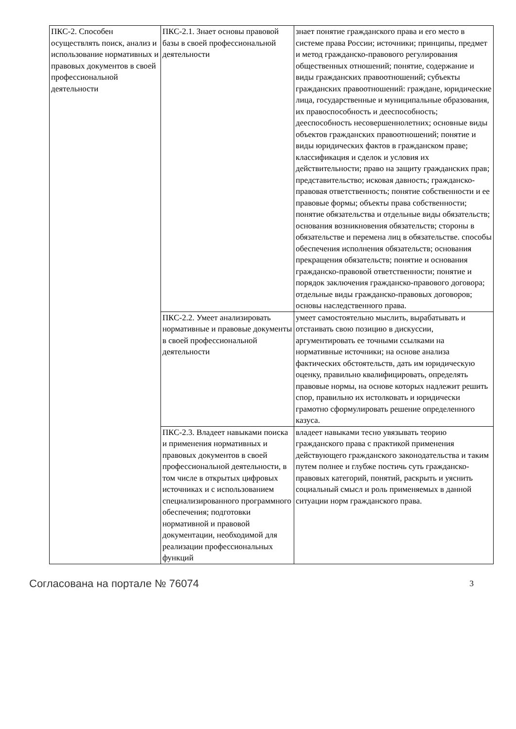| ПКС-2. Способен осуществлять поиск, анализ и использование нормативных и правовых документов в своей профессиональной деятельности | ПКС-2.1. Знает основы правовой базы в своей профессиональной деятельности | знает понятие гражданского права и его место в системе права России; источники; принципы, предмет и метод гражданско-правового регулирования общественных отношений; понятие, содержание и виды гражданских правоотношений; субъекты гражданских правоотношений: граждане, юридические лица, государственные и муниципальные образования, их правоспособность и дееспособность; дееспособность несовершеннолетних; основные виды объектов гражданских правоотношений; понятие и виды юридических фактов в гражданском праве; классификация и сделок и условия их действительности; право на защиту гражданских прав; представительство; исковая давность; гражданско-правовая ответственность; понятие собственности и ее правовые формы; объекты права собственности; понятие обязательства и отдельные виды обязательств; основания возникновения обязательств; стороны в обязательстве и перемена лиц в обязательстве. способы обеспечения исполнения обязательств; основания прекращения обязательств; понятие и основания гражданско-правовой ответственности; понятие и порядок заключения гражданско-правового договора; отдельные виды гражданско-правовых договоров; основы наследственного права. |
| | ПКС-2.2. Умеет анализировать нормативные и правовые документы в своей профессиональной деятельности | умеет самостоятельно мыслить, вырабатывать и отстаивать свою позицию в дискуссии, аргументировать ее точными ссылками на нормативные источники; на основе анализа фактических обстоятельств, дать им юридическую оценку, правильно квалифицировать, определять правовые нормы, на основе которых надлежит решить спор, правильно их истолковать и юридически грамотно сформулировать решение определенного казуса. |
| | ПКС-2.3. Владеет навыками поиска и применения нормативных и правовых документов в своей профессиональной деятельности, в том числе в открытых цифровых источниках и с использованием специализированного программного обеспечения; подготовки нормативной и правовой документации, необходимой для реализации профессиональных функций | владеет навыками тесно увязывать теорию гражданского права с практикой применения действующего гражданского законодательства и таким путем полнее и глубже постичь суть гражданско-правовых категорий, понятий, раскрыть и уяснить социальный смысл и роль применяемых в данной ситуации норм гражданского права. |
Согласована на портале № 76074 3